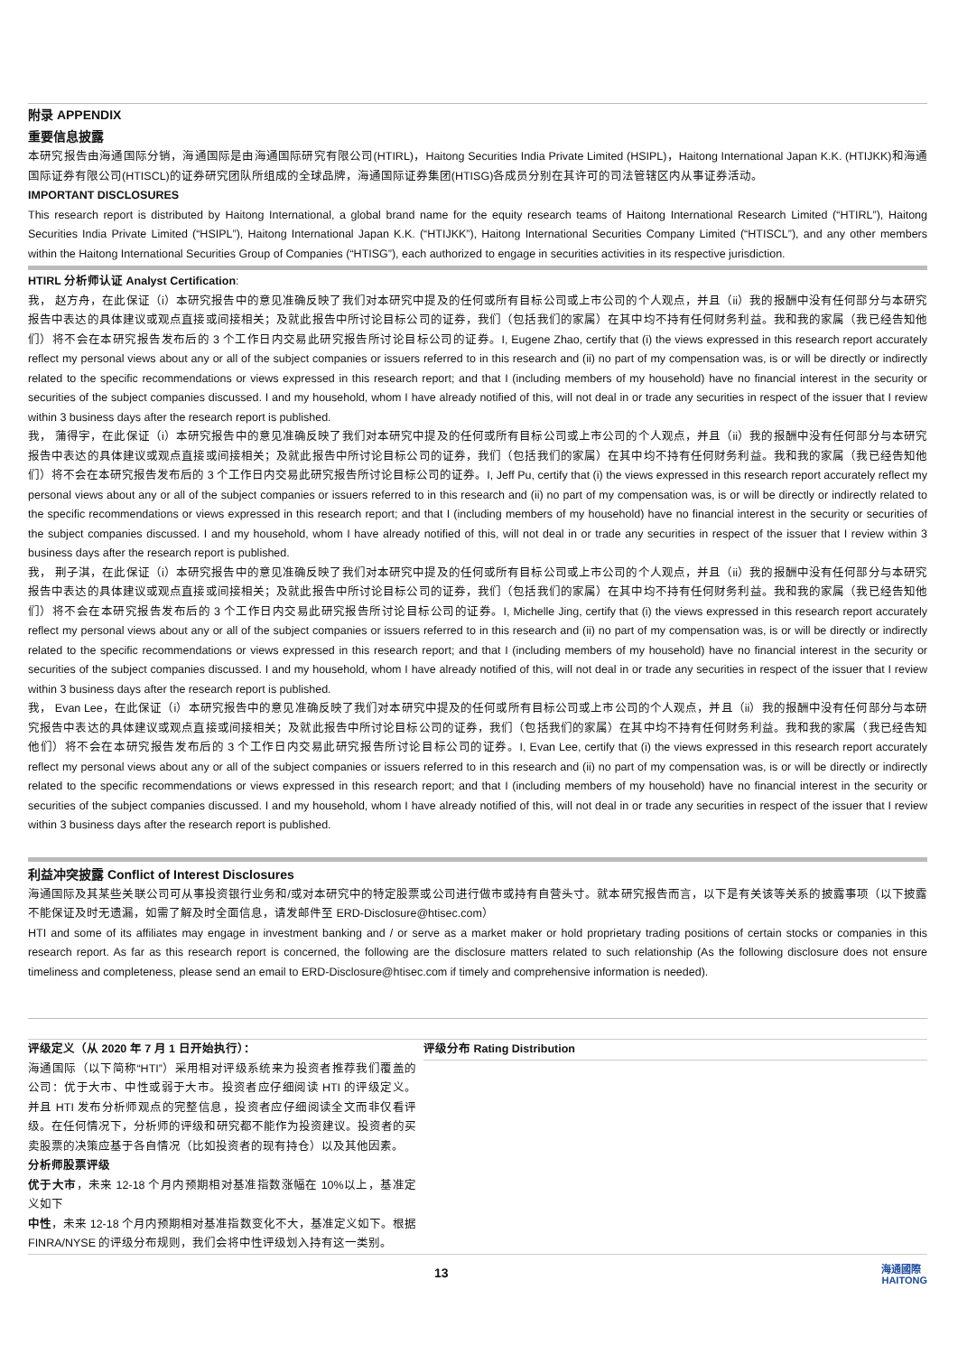附录 APPENDIX
重要信息披露
本研究报告由海通国际分销，海通国际是由海通国际研究有限公司(HTIRL)，Haitong Securities India Private Limited (HSIPL)，Haitong International Japan K.K. (HTIJKK)和海通国际证券有限公司(HTISCL)的证券研究团队所组成的全球品牌，海通国际证券集团(HTISG)各成员分别在其许可的司法管辖区内从事证券活动。
IMPORTANT DISCLOSURES
This research report is distributed by Haitong International, a global brand name for the equity research teams of Haitong International Research Limited (“HTIRL”), Haitong Securities India Private Limited (“HSIPL”), Haitong International Japan K.K. (“HTIJKK”), Haitong International Securities Company Limited (“HTISCL”), and any other members within the Haitong International Securities Group of Companies (“HTISG”), each authorized to engage in securities activities in its respective jurisdiction.
HTIRL 分析师认证 Analyst Certification:
我， 赵方舟，在此保证（i）本研究报告中的意见准确反映了我们对本研究中提及的任何或所有目标公司或上市公司的个人观点，并且（ii）我的报酬中没有任何部分与本研究报告中表达的具体建议或观点直接或间接相关；及就此报告中所讨论目标公司的证券，我们（包括我们的家属）在其中均不持有任何财务利益。我和我的家属（我已经告知他们）将不会在本研究报告发布后的 3 个工作日内交易此研究报告所讨论目标公司的证券。I, Eugene Zhao, certify that (i) the views expressed in this research report accurately reflect my personal views about any or all of the subject companies or issuers referred to in this research and (ii) no part of my compensation was, is or will be directly or indirectly related to the specific recommendations or views expressed in this research report; and that I (including members of my household) have no financial interest in the security or securities of the subject companies discussed. I and my household, whom I have already notified of this, will not deal in or trade any securities in respect of the issuer that I review within 3 business days after the research report is published.
我， 蒲得宇，在此保证（i）本研究报告中的意见准确反映了我们对本研究中提及的任何或所有目标公司或上市公司的个人观点，并且（ii）我的报酬中没有任何部分与本研究报告中表达的具体建议或观点直接或间接相关；及就此报告中所讨论目标公司的证券，我们（包括我们的家属）在其中均不持有任何财务利益。我和我的家属（我已经告知他们）将不会在本研究报告发布后的 3 个工作日内交易此研究报告所讨论目标公司的证券。I, Jeff Pu, certify that (i) the views expressed in this research report accurately reflect my personal views about any or all of the subject companies or issuers referred to in this research and (ii) no part of my compensation was, is or will be directly or indirectly related to the specific recommendations or views expressed in this research report; and that I (including members of my household) have no financial interest in the security or securities of the subject companies discussed. I and my household, whom I have already notified of this, will not deal in or trade any securities in respect of the issuer that I review within 3 business days after the research report is published.
我， 荆子淇，在此保证（i）本研究报告中的意见准确反映了我们对本研究中提及的任何或所有目标公司或上市公司的个人观点，并且（ii）我的报酬中没有任何部分与本研究报告中表达的具体建议或观点直接或间接相关；及就此报告中所讨论目标公司的证券，我们（包括我们的家属）在其中均不持有任何财务利益。我和我的家属（我已经告知他们）将不会在本研究报告发布后的 3 个工作日内交易此研究报告所讨论目标公司的证券。I, Michelle Jing, certify that (i) the views expressed in this research report accurately reflect my personal views about any or all of the subject companies or issuers referred to in this research and (ii) no part of my compensation was, is or will be directly or indirectly related to the specific recommendations or views expressed in this research report; and that I (including members of my household) have no financial interest in the security or securities of the subject companies discussed. I and my household, whom I have already notified of this, will not deal in or trade any securities in respect of the issuer that I review within 3 business days after the research report is published.
我， Evan Lee，在此保证（i）本研究报告中的意见准确反映了我们对本研究中提及的任何或所有目标公司或上市公司的个人观点，并且（ii）我的报酬中没有任何部分与本研究报告中表达的具体建议或观点直接或间接相关；及就此报告中所讨论目标公司的证券，我们（包括我们的家属）在其中均不持有任何财务利益。我和我的家属（我已经告知他们）将不会在本研究报告发布后的 3 个工作日内交易此研究报告所讨论目标公司的证券。I, Evan Lee, certify that (i) the views expressed in this research report accurately reflect my personal views about any or all of the subject companies or issuers referred to in this research and (ii) no part of my compensation was, is or will be directly or indirectly related to the specific recommendations or views expressed in this research report; and that I (including members of my household) have no financial interest in the security or securities of the subject companies discussed. I and my household, whom I have already notified of this, will not deal in or trade any securities in respect of the issuer that I review within 3 business days after the research report is published.
利益冲突披露 Conflict of Interest Disclosures
海通国际及其某些关联公司可从事投资银行业务和/或对本研究中的特定股票或公司进行做市或持有自营头寸。就本研究报告而言，以下是有关该等关系的披露事项（以下披露不能保证及时无遗漏，如需了解及时全面信息，请发邮件至 ERD-Disclosure@htisec.com）
HTI and some of its affiliates may engage in investment banking and / or serve as a market maker or hold proprietary trading positions of certain stocks or companies in this research report. As far as this research report is concerned, the following are the disclosure matters related to such relationship (As the following disclosure does not ensure timeliness and completeness, please send an email to ERD-Disclosure@htisec.com if timely and comprehensive information is needed).
评级定义（从 2020 年 7 月 1 日开始执行）：
海通国际（以下简称“HTI”）采用相对评级系统来为投资者推荐我们覆盖的公司：优于大市、中性或弱于大市。投资者应仔细阅读 HTI 的评级定义。并且 HTI 发布分析师观点的完整信息，投资者应仔细阅读全文而非仅看评级。在任何情况下，分析师的评级和研究都不能作为投资建议。投资者的买卖股票的决策应基于各自情况（比如投资者的现有持仓）以及其他因素。
分析师股票评级
优于大市，未来 12-18 个月内预期相对基准指数涨幅在 10%以上，基准定义如下
中性，未来 12-18 个月内预期相对基准指数变化不大，基准定义如下。根据 FINRA/NYSE 的评级分布规则，我们会将中性评级划入持有这一类别。
评级分布 Rating Distribution
13
海通國際
HAITONG